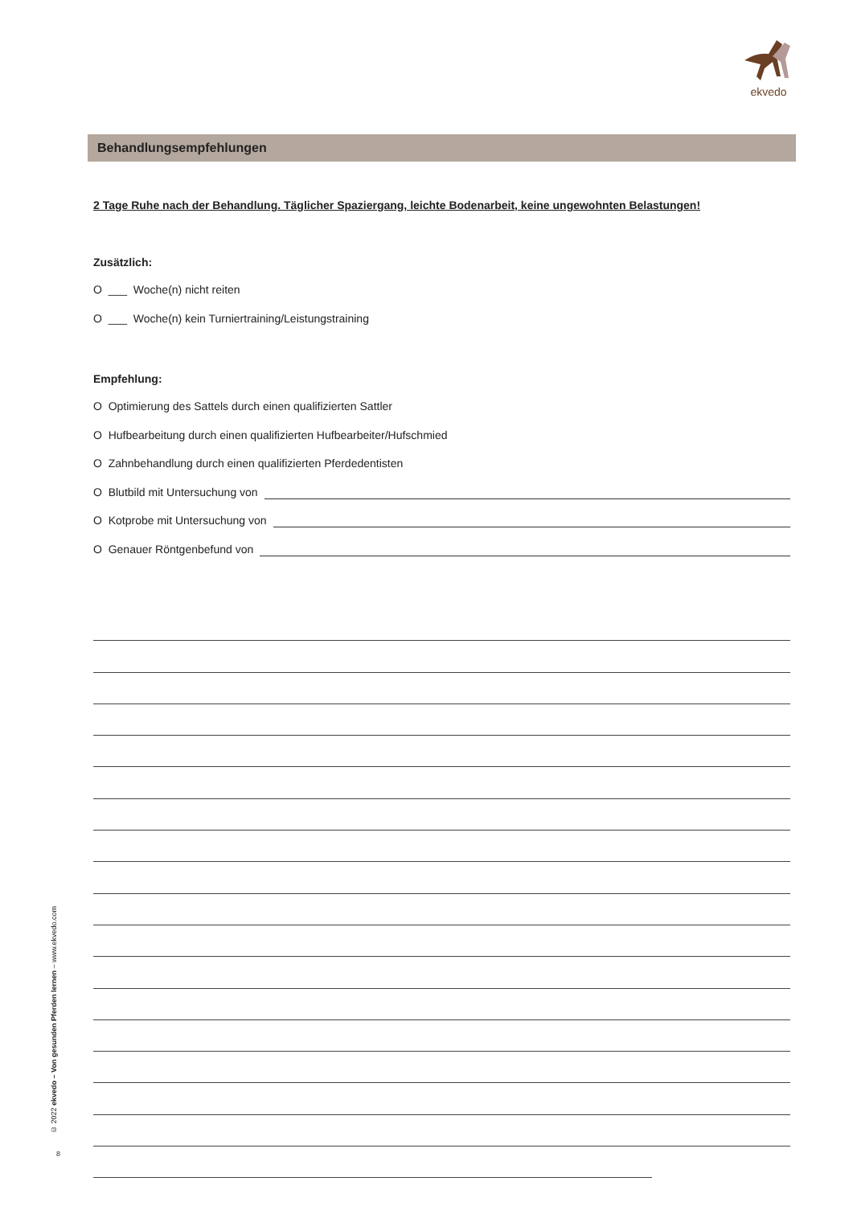ekvedo
Behandlungsempfehlungen
2 Tage Ruhe nach der Behandlung. Täglicher Spaziergang, leichte Bodenarbeit, keine ungewohnten Belastungen!
Zusätzlich:
O ___ Woche(n) nicht reiten
O ___ Woche(n) kein Turniertraining/Leistungstraining
Empfehlung:
O Optimierung des Sattels durch einen qualifizierten Sattler
O Hufbearbeitung durch einen qualifizierten Hufbearbeiter/Hufschmied
O Zahnbehandlung durch einen qualifizierten Pferdedentisten
O Blutbild mit Untersuchung von
O Kotprobe mit Untersuchung von
O Genauer Röntgenbefund von
© 2022 ekvedo – Von gesunden Pferden lernen – www.ekvedo.com
8